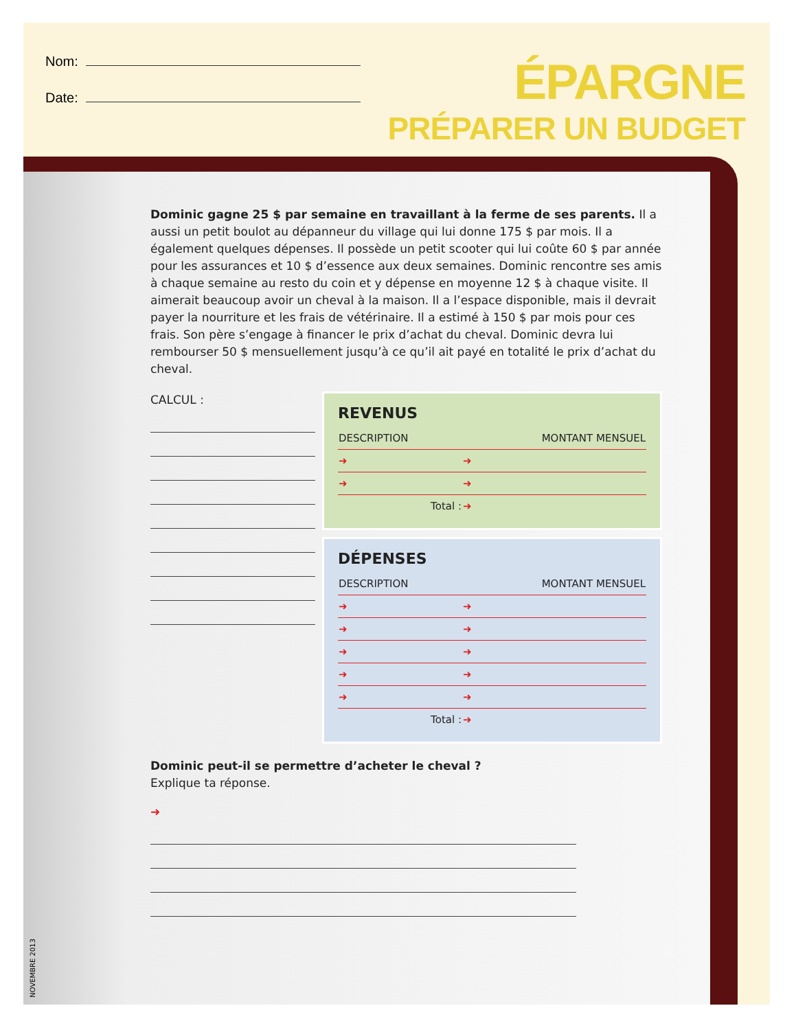Nom:
Date:
ÉPARGNE
PRÉPARER UN BUDGET
Dominic gagne 25 $ par semaine en travaillant à la ferme de ses parents. Il a aussi un petit boulot au dépanneur du village qui lui donne 175 $ par mois. Il a également quelques dépenses. Il possède un petit scooter qui lui coûte 60 $ par année pour les assurances et 10 $ d’essence aux deux semaines. Dominic rencontre ses amis à chaque semaine au resto du coin et y dépense en moyenne 12 $ à chaque visite. Il aimerait beaucoup avoir un cheval à la maison. Il a l’espace disponible, mais il devrait payer la nourriture et les frais de vétérinaire. Il a estimé à 150 $ par mois pour ces frais. Son père s’engage à financer le prix d’achat du cheval. Dominic devra lui rembourser 50 $ mensuellement jusqu’à ce qu’il ait payé en totalité le prix d’achat du cheval.
CALCUL :
REVENUS
| DESCRIPTION | MONTANT MENSUEL |
| --- | --- |
| ➜ | ➜ |
| ➜ | ➜ |
| Total : | ➜ |
DÉPENSES
| DESCRIPTION | MONTANT MENSUEL |
| --- | --- |
| ➜ | ➜ |
| ➜ | ➜ |
| ➜ | ➜ |
| ➜ | ➜ |
| ➜ | ➜ |
| Total : | ➜ |
Dominic peut-il se permettre d’acheter le cheval ?
Explique ta réponse.
➜
NOVEMBRE 2013